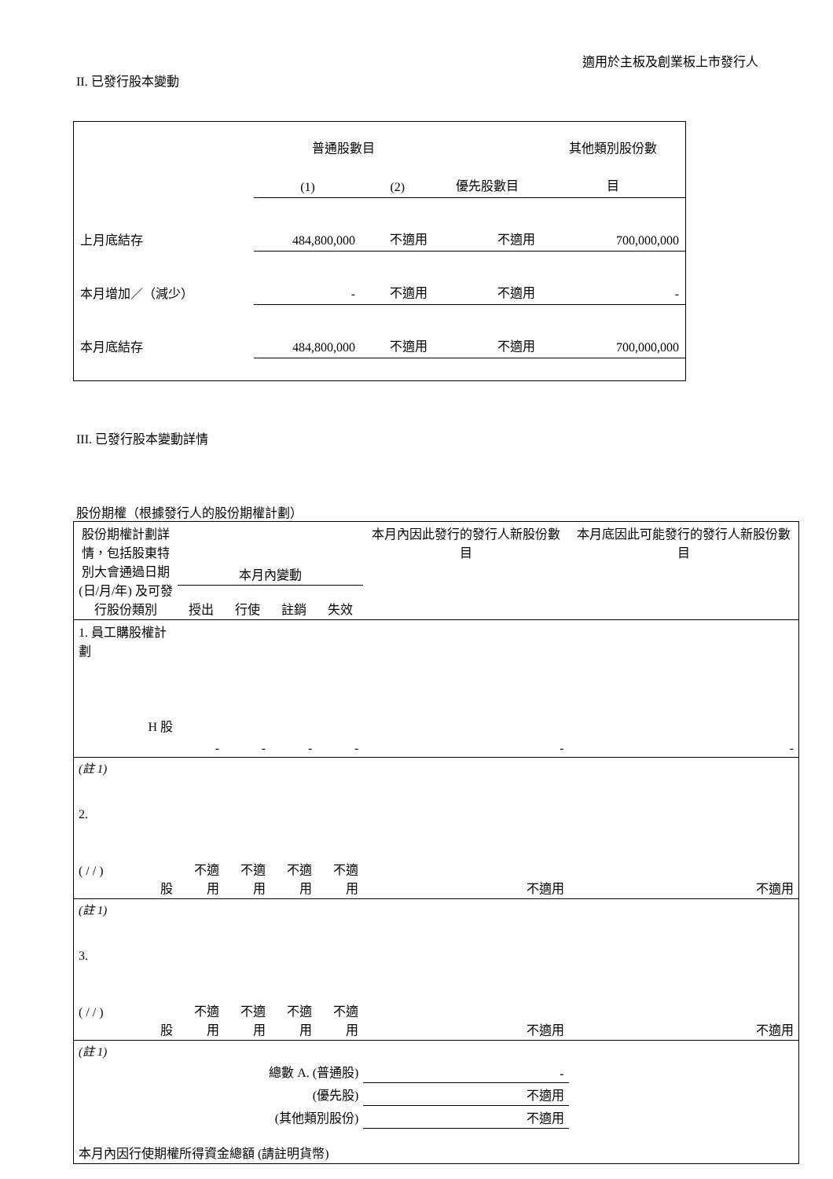適用於主板及創業板上市發行人
II. 已發行股本變動
| | 普通股數目 | | | 其他類別股份數 |
| | (1) | (2) | 優先股數目 | 目 |
| 上月底結存 | 484,800,000 | 不適用 | 不適用 | 700,000,000 |
| 本月增加／（減少） | - | 不適用 | 不適用 | - |
| 本月底結存 | 484,800,000 | 不適用 | 不適用 | 700,000,000 |
III. 已發行股本變動詳情
股份期權（根據發行人的股份期權計劃）
| 股份期權計劃詳情，包括股東特別大會通過日期 (日/月/年) 及可發行股份類別 | 本月內變動 | | | | 本月內因此發行的發行人新股份數目 | 本月底因此可能發行的發行人新股份數目 |
| | 授出 | 行使 | 註銷 | 失效 | | |
| 1. 員工購股權計劃 H 股 | - | - | - | - | - | - |
| (註 1) | | | | | | |
| 2. ( / / ) 股 | 不適用 | 不適用 | 不適用 | 不適用 | 不適用 | 不適用 |
| (註 1) | | | | | | |
| 3. ( / / ) 股 | 不適用 | 不適用 | 不適用 | 不適用 | 不適用 | 不適用 |
| (註 1) | | | | | | |
| 總數 A. (普通股) | | | | | - | |
| (優先股) | | | | | 不適用 | |
| (其他類別股份) | | | | | 不適用 | |
| 本月內因行使期權所得資金總額 (請註明貨幣) | | | | | | |